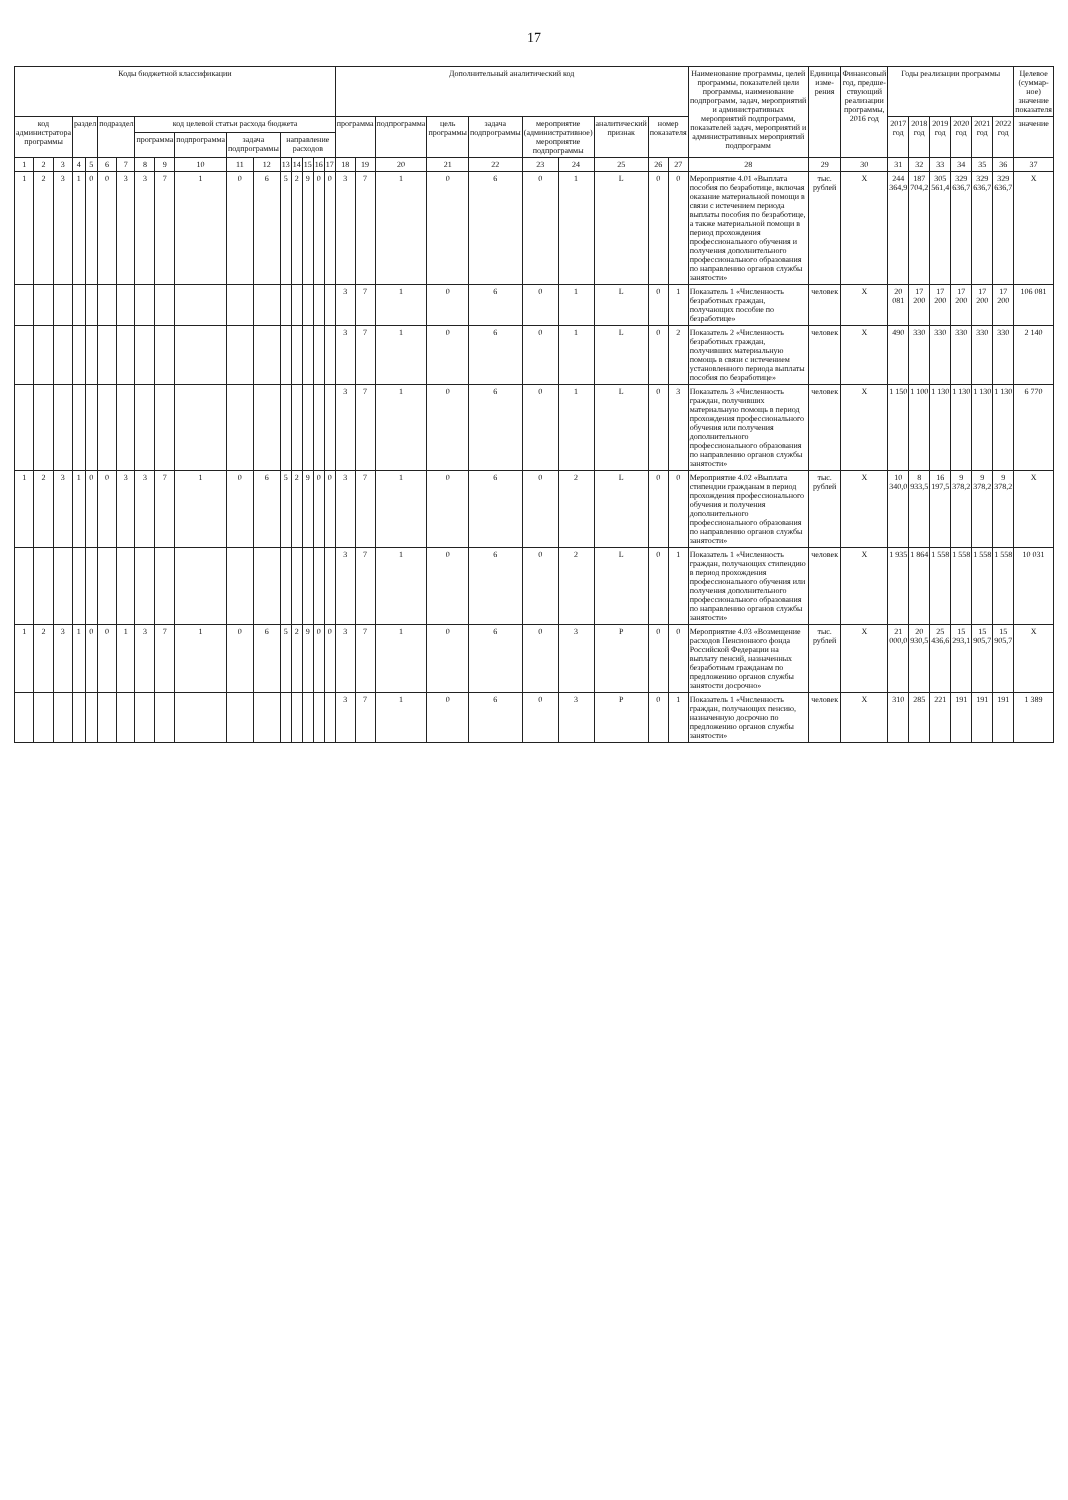17
| Коды бюджетной классификации | | | | | | | | | | | | | | | | | Дополнительный аналитический код | | | | | | | | | | Наименование программы, целей программы, показателей цели программы, наименование подпрограмм, задач, мероприятий и административных мероприятий подпрограмм, показателей задач, мероприятий и административных мероприятий подпрограмм | Единица изме-рения | Финансовый год, предше-ствующий реализации программы, 2016 год | Годы реализации программы | | | | | | Целевое (суммар-ное) значение показателя |
| --- | --- | --- | --- | --- | --- | --- | --- | --- | --- | --- | --- | --- | --- | --- | --- | --- | --- | --- | --- | --- | --- | --- | --- | --- | --- | --- | --- | --- | --- | --- | --- | --- | --- | --- | --- | --- |
| код администратора программы | | | раздел | | подраздел | | код целевой статьи расхода бюджета | | | | | | | | | | программа | | подпрограмма | цель программы | задача подпрограммы | мероприятие (административное) мероприятие подпрограммы | | аналитический признак | номер показателя | | | | | 2017 год | 2018 год | 2019 год | 2020 год | 2021 год | 2022 год | значение |
| | | | | | | | программа | | подпрограмма | задача подпрограммы | | направление расходов | | | | | | | | | | | | | | | | | | | | | | | | |
| 1 | 2 | 3 | 4 | 5 | 6 | 7 | 8 | 9 | 10 | 11 | 12 | 13 | 14 | 15 | 16 | 17 | 18 | 19 | 20 | 21 | 22 | 23 | 24 | 25 | 26 | 27 | 28 | 29 | 30 | 31 | 32 | 33 | 34 | 35 | 36 | 37 |
| 1 | 2 | 3 | 1 | 0 | 0 | 3 | 3 | 7 | 1 | 0 | 6 | 5 | 2 | 9 | 0 | 0 | 3 | 7 | 1 | 0 | 6 | 0 | 1 | L | 0 | 0 | Мероприятие 4.01 «Выплата пособия по безработице, включая оказание материальной помощи в связи с истечением периода выплаты пособия по безработице, а также материальной помощи в период прохождения профессионального обучения и получения дополнительного профессионального образования по направлению органов службы занятости» | тыс. рублей | X | 244 364,9 | 187 704,2 | 305 561,4 | 329 636,7 | 329 636,7 | 329 636,7 | X |
| | | | | | | | | | | | | | | | | | 3 | 7 | 1 | 0 | 6 | 0 | 1 | L | 0 | 1 | Показатель 1 «Численность безработных граждан, получающих пособие по безработице» | человек | X | 20 081 | 17 200 | 17 200 | 17 200 | 17 200 | 17 200 | 106 081 |
| | | | | | | | | | | | | | | | | | 3 | 7 | 1 | 0 | 6 | 0 | 1 | L | 0 | 2 | Показатель 2 «Численность безработных граждан, получивших материальную помощь в связи с истечением установленного периода выплаты пособия по безработице» | человек | X | 490 | 330 | 330 | 330 | 330 | 330 | 2 140 |
| | | | | | | | | | | | | | | | | | 3 | 7 | 1 | 0 | 6 | 0 | 1 | L | 0 | 3 | Показатель 3 «Численность граждан, получивших материальную помощь в период прохождения профессионального обучения или получения дополнительного профессионального образования по направлению органов службы занятости» | человек | X | 1 150 | 1 100 | 1 130 | 1 130 | 1 130 | 1 130 | 6 770 |
| 1 | 2 | 3 | 1 | 0 | 0 | 3 | 3 | 7 | 1 | 0 | 6 | 5 | 2 | 9 | 0 | 0 | 3 | 7 | 1 | 0 | 6 | 0 | 2 | L | 0 | 0 | Мероприятие 4.02 «Выплата стипендии гражданам в период прохождения профессионального обучения и получения дополнительного профессионального образования по направлению органов службы занятости» | тыс. рублей | X | 10 340,0 | 8 933,5 | 16 197,5 | 9 378,2 | 9 378,2 | 9 378,2 | X |
| | | | | | | | | | | | | | | | | | 3 | 7 | 1 | 0 | 6 | 0 | 2 | L | 0 | 1 | Показатель 1 «Численность граждан, получающих стипендию в период прохождения профессионального обучения или получения дополнительного профессионального образования по направлению органов службы занятости» | человек | X | 1 935 | 1 864 | 1 558 | 1 558 | 1 558 | 1 558 | 10 031 |
| 1 | 2 | 3 | 1 | 0 | 0 | 1 | 3 | 7 | 1 | 0 | 6 | 5 | 2 | 9 | 0 | 0 | 3 | 7 | 1 | 0 | 6 | 0 | 3 | P | 0 | 0 | Мероприятие 4.03 «Возмещение расходов Пенсионного фонда Российской Федерации на выплату пенсий, назначенных безработным гражданам по предложению органов службы занятости досрочно» | тыс. рублей | X | 21 000,0 | 20 930,5 | 25 436,6 | 15 293,1 | 15 905,7 | 15 905,7 | X |
| | | | | | | | | | | | | | | | | | 3 | 7 | 1 | 0 | 6 | 0 | 3 | P | 0 | 1 | Показатель 1 «Численность граждан, получающих пенсию, назначенную досрочно по предложению органов службы занятости» | человек | X | 310 | 285 | 221 | 191 | 191 | 191 | 1 389 |